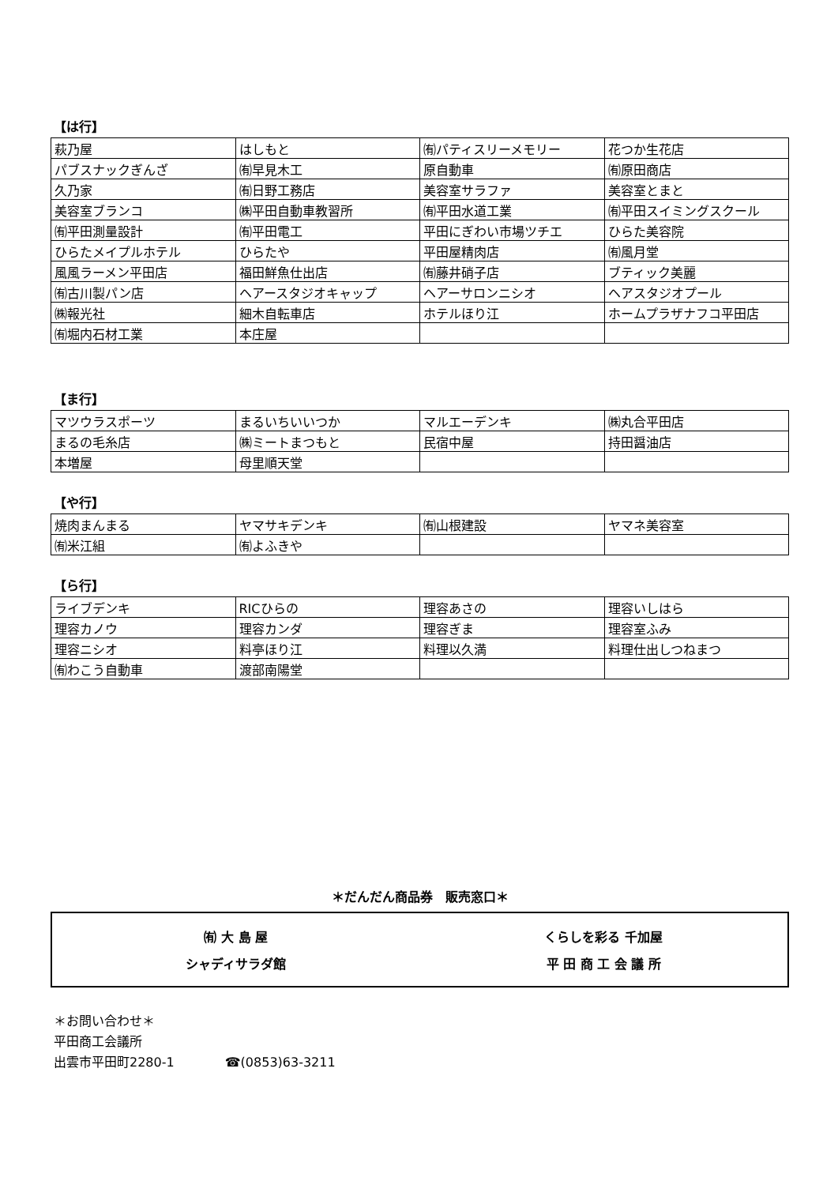【は行】
| 萩乃屋 | はしもと | ㈲パティスリーメモリー | 花つか生花店 |
| パブスナックぎんざ | ㈲早見木工 | 原自動車 | ㈲原田商店 |
| 久乃家 | ㈲日野工務店 | 美容室サラファ | 美容室とまと |
| 美容室ブランコ | ㈱平田自動車教習所 | ㈲平田水道工業 | ㈲平田スイミングスクール |
| ㈲平田測量設計 | ㈲平田電工 | 平田にぎわい市場ツチエ | ひらた美容院 |
| ひらたメイプルホテル | ひらたや | 平田屋精肉店 | ㈲風月堂 |
| 風風ラーメン平田店 | 福田鮮魚仕出店 | ㈲藤井硝子店 | ブティック美麗 |
| ㈲古川製パン店 | ヘアースタジオキャップ | ヘアーサロンニシオ | ヘアスタジオプール |
| ㈱報光社 | 細木自転車店 | ホテルほり江 | ホームプラザナフコ平田店 |
| ㈲堀内石材工業 | 本庄屋 | | |
【ま行】
| マツウラスポーツ | まるいちいいつか | マルエーデンキ | ㈱丸合平田店 |
| まるの毛糸店 | ㈱ミートまつもと | 民宿中屋 | 持田醤油店 |
| 本増屋 | 母里順天堂 | | |
【や行】
| 焼肉まんまる | ヤマサキデンキ | ㈲山根建設 | ヤマネ美容室 |
| ㈲米江組 | ㈲よふきや | | |
【ら行】
| ライブデンキ | RICひらの | 理容あさの | 理容いしはら |
| 理容カノウ | 理容カンダ | 理容ぎま | 理容室ふみ |
| 理容ニシオ | 料亭ほり江 | 料理以久満 | 料理仕出しつねまつ |
| ㈲わこう自動車 | 渡部南陽堂 | | |
＊だんだん商品券　販売窓口＊
㈲ 大 島 屋
くらしを彩る 千加屋
シャディサラダ館
平 田 商 工 会 議 所
＊お問い合わせ＊
平田商工会議所
出雲市平田町2280-1　　　　☎(0853)63-3211